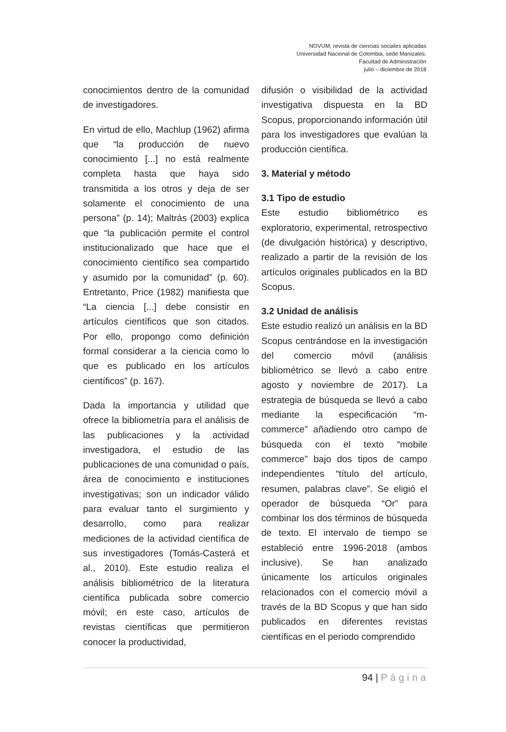NOVUM, revista de ciencias sociales aplicadas
Universidad Nacional de Colombia, sede Manizales.
Facultad de Administración
julio – diciembre de 2018
conocimientos dentro de la comunidad de investigadores.
En virtud de ello, Machlup (1962) afirma que “la producción de nuevo conocimiento [...] no está realmente completa hasta que haya sido transmitida a los otros y deja de ser solamente el conocimiento de una persona” (p. 14); Maltrás (2003) explica que “la publicación permite el control institucionalizado que hace que el conocimiento científico sea compartido y asumido por la comunidad” (p. 60). Entretanto, Price (1982) manifiesta que “La ciencia [...] debe consistir en artículos científicos que son citados. Por ello, propongo como definición formal considerar a la ciencia como lo que es publicado en los artículos científicos” (p. 167).
Dada la importancia y utilidad que ofrece la bibliometría para el análisis de las publicaciones y la actividad investigadora, el estudio de las publicaciones de una comunidad o país, área de conocimiento e instituciones investigativas; son un indicador válido para evaluar tanto el surgimiento y desarrollo, como para realizar mediciones de la actividad científica de sus investigadores (Tomás-Casterá et al., 2010). Este estudio realiza el análisis bibliométrico de la literatura científica publicada sobre comercio móvil; en este caso, artículos de revistas científicas que permitieron conocer la productividad,
difusión o visibilidad de la actividad investigativa dispuesta en la BD Scopus, proporcionando información útil para los investigadores que evalúan la producción científica.
3. Material y método
3.1 Tipo de estudio
Este estudio bibliométrico es exploratorio, experimental, retrospectivo (de divulgación histórica) y descriptivo, realizado a partir de la revisión de los artículos originales publicados en la BD Scopus.
3.2 Unidad de análisis
Este estudio realizó un análisis en la BD Scopus centrándose en la investigación del comercio móvil (análisis bibliométrico se llevó a cabo entre agosto y noviembre de 2017). La estrategia de búsqueda se llevó a cabo mediante la especificación “m-commerce” añadiendo otro campo de búsqueda con el texto “mobile commerce” bajo dos tipos de campo independientes “título del artículo, resumen, palabras clave”. Se eligió el operador de búsqueda “Or” para combinar los dos términos de búsqueda de texto. El intervalo de tiempo se estableció entre 1996-2018 (ambos inclusive). Se han analizado únicamente los artículos originales relacionados con el comercio móvil a través de la BD Scopus y que han sido publicados en diferentes revistas científicas en el periodo comprendido
94 | Página